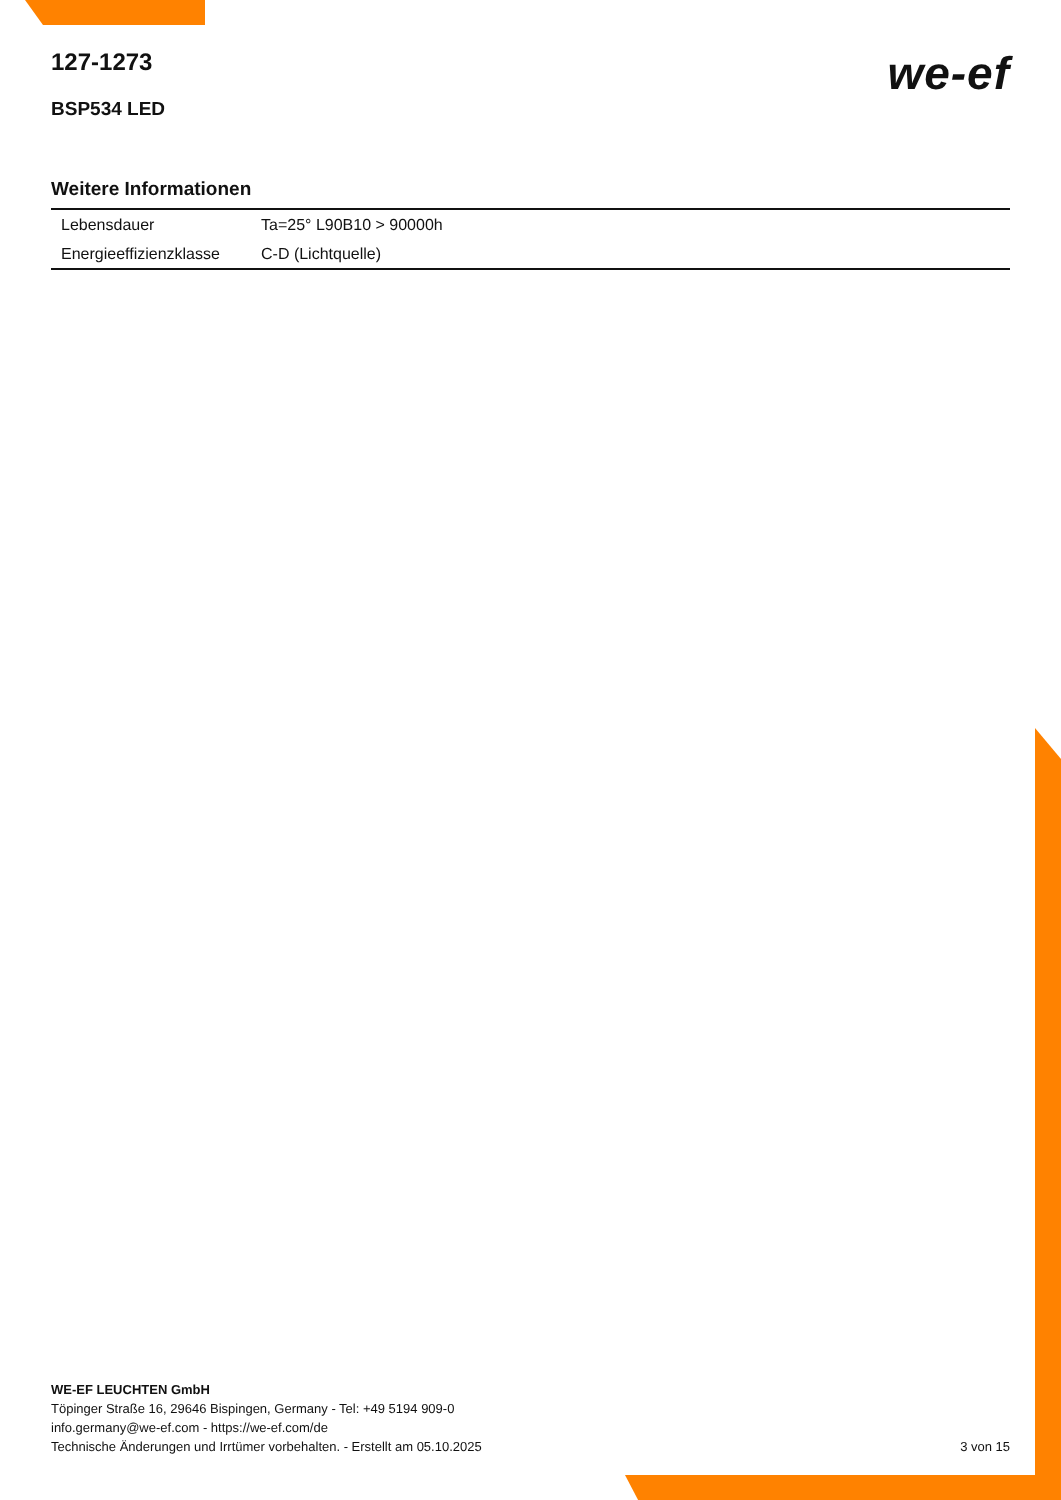127-1273
BSP534 LED
we-ef
Weitere Informationen
| Lebensdauer | Ta=25° L90B10 > 90000h |
| Energieeffizienzklasse | C-D (Lichtquelle) |
WE-EF LEUCHTEN GmbH
Töpinger Straße 16, 29646 Bispingen, Germany - Tel: +49 5194 909-0
info.germany@we-ef.com - https://we-ef.com/de
Technische Änderungen und Irrtümer vorbehalten. - Erstellt am 05.10.2025 3 von 15